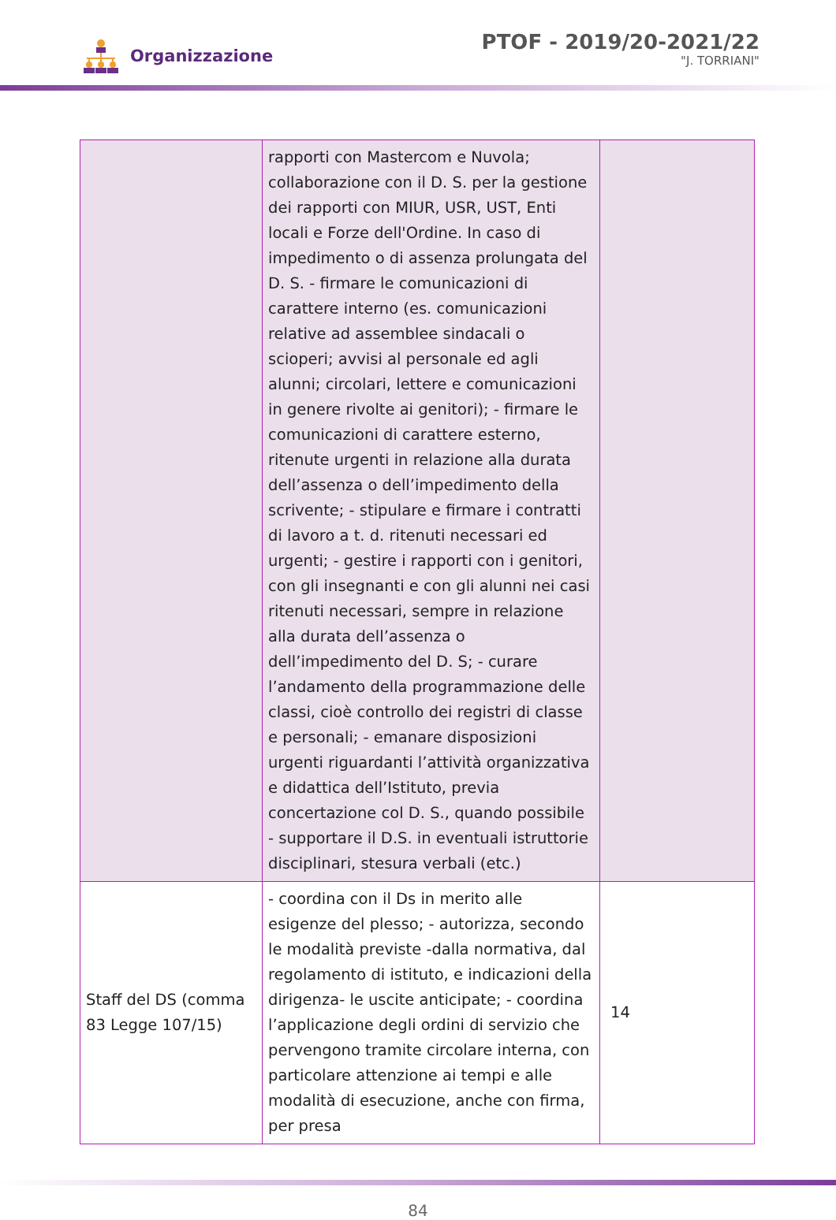Organizzazione
PTOF - 2019/20-2021/22
"J. TORRIANI"
| | rapporti con Mastercom e Nuvola; collaborazione con il D. S. per la gestione dei rapporti con MIUR, USR, UST, Enti locali e Forze dell'Ordine. In caso di impedimento o di assenza prolungata del D. S. - firmare le comunicazioni di carattere interno (es. comunicazioni relative ad assemblee sindacali o scioperi; avvisi al personale ed agli alunni; circolari, lettere e comunicazioni in genere rivolte ai genitori); - firmare le comunicazioni di carattere esterno, ritenute urgenti in relazione alla durata dell’assenza o dell’impedimento della scrivente; - stipulare e firmare i contratti di lavoro a t. d. ritenuti necessari ed urgenti; - gestire i rapporti con i genitori, con gli insegnanti e con gli alunni nei casi ritenuti necessari, sempre in relazione alla durata dell’assenza o dell’impedimento del D. S; - curare l’andamento della programmazione delle classi, cioè controllo dei registri di classe e personali; - emanare disposizioni urgenti riguardanti l’attività organizzativa e didattica dell’Istituto, previa concertazione col D. S., quando possibile - supportare il D.S. in eventuali istruttorie disciplinari, stesura verbali (etc.) | |
| Staff del DS (comma 83 Legge 107/15) | - coordina con il Ds in merito alle esigenze del plesso; - autorizza, secondo le modalità previste -dalla normativa, dal regolamento di istituto, e indicazioni della dirigenza- le uscite anticipate; - coordina l’applicazione degli ordini di servizio che pervengono tramite circolare interna, con particolare attenzione ai tempi e alle modalità di esecuzione, anche con firma, per presa | 14 |
84